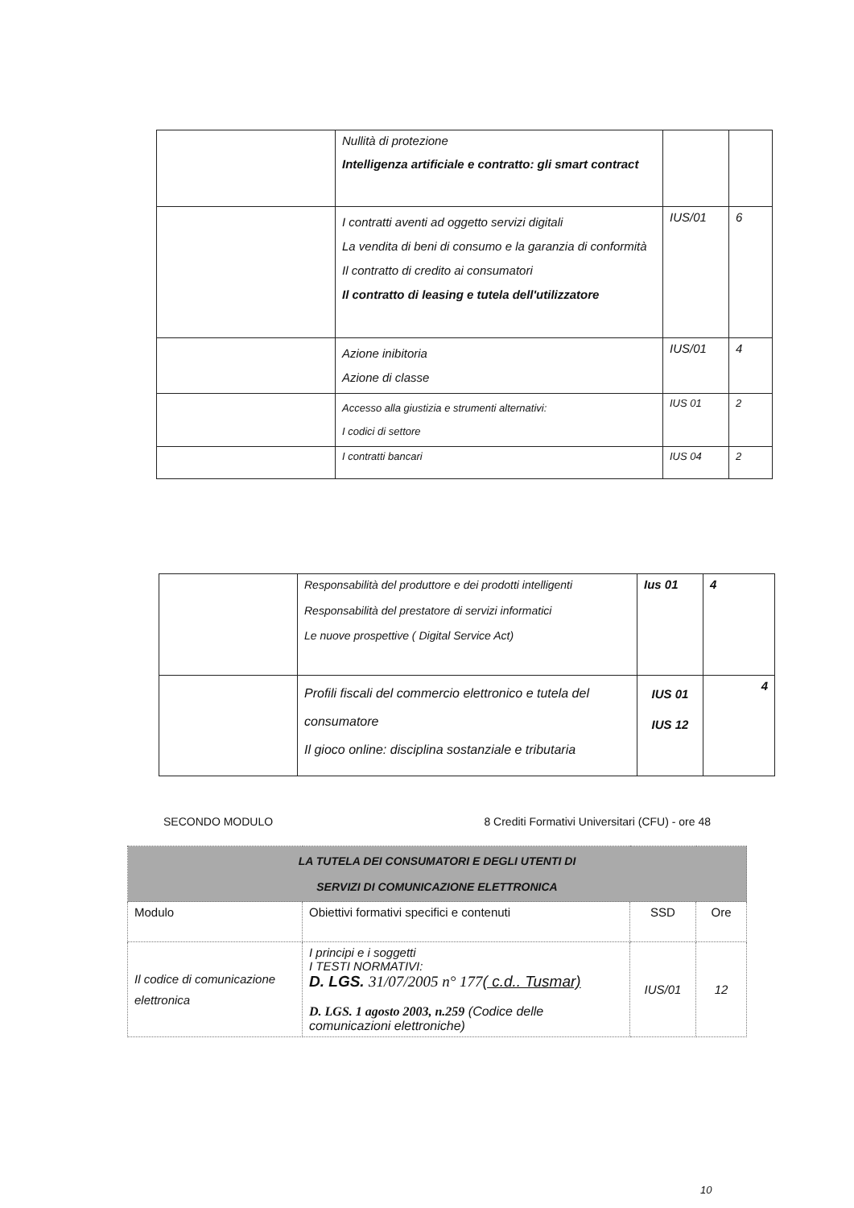| | Nullità di protezione Intelligenza artificiale e contratto: gli smart contract | | |
| | I contratti aventi ad oggetto servizi digitali La vendita di beni di consumo e la garanzia di conformità Il contratto di credito ai consumatori Il contratto di leasing e tutela dell'utilizzatore | IUS/01 | 6 |
| | Azione inibitoria Azione di classe | IUS/01 | 4 |
| | Accesso alla giustizia e strumenti alternativi: I codici di settore | IUS 01 | 2 |
| | I contratti bancari | IUS 04 | 2 |
| | Responsabilità del produttore e dei prodotti intelligenti Responsabilità del prestatore di servizi informatici Le nuove prospettive ( Digital Service Act) | Ius 01 | 4 |
| | Profili fiscali del commercio elettronico e tutela del consumatore Il gioco online: disciplina sostanziale e tributaria | IUS 01 IUS 12 | 4 |
SECONDO MODULO 8 Crediti Formativi Universitari (CFU) - ore 48
| LA TUTELA DEI CONSUMATORI E DEGLI UTENTI DI SERVIZI DI COMUNICAZIONE ELETTRONICA | | | |
| --- | --- | --- | --- |
| Modulo | Obiettivi formativi specifici e contenuti | SSD | Ore |
| Il codice di comunicazione elettronica | I principi e i soggetti I TESTI NORMATIVI: D. LGS. 31/07/2005 n° 177 ( c.d.. Tusmar) D. LGS. 1 agosto 2003, n.259 (Codice delle comunicazioni elettroniche) | IUS/01 | 12 |
10